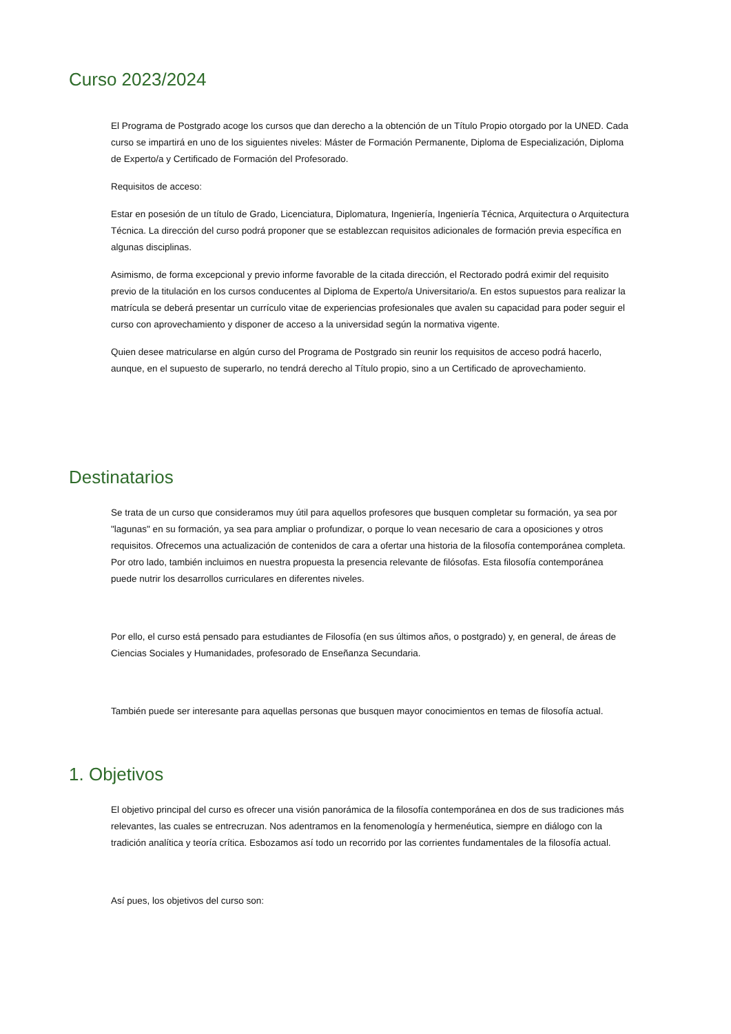Curso 2023/2024
El Programa de Postgrado acoge los cursos que dan derecho a la obtención de un Título Propio otorgado por la UNED. Cada curso se impartirá en uno de los siguientes niveles: Máster de Formación Permanente, Diploma de Especialización, Diploma de Experto/a y Certificado de Formación del Profesorado.
Requisitos de acceso:
Estar en posesión de un título de Grado, Licenciatura, Diplomatura, Ingeniería, Ingeniería Técnica, Arquitectura o Arquitectura Técnica. La dirección del curso podrá proponer que se establezcan requisitos adicionales de formación previa específica en algunas disciplinas.
Asimismo, de forma excepcional y previo informe favorable de la citada dirección, el Rectorado podrá eximir del requisito previo de la titulación en los cursos conducentes al Diploma de Experto/a Universitario/a. En estos supuestos para realizar la matrícula se deberá presentar un currículo vitae de experiencias profesionales que avalen su capacidad para poder seguir el curso con aprovechamiento y disponer de acceso a la universidad según la normativa vigente.
Quien desee matricularse en algún curso del Programa de Postgrado sin reunir los requisitos de acceso podrá hacerlo, aunque, en el supuesto de superarlo, no tendrá derecho al Título propio, sino a un Certificado de aprovechamiento.
Destinatarios
Se trata de un curso que consideramos muy útil para aquellos profesores que busquen completar su formación, ya sea por "lagunas" en su formación, ya sea para ampliar o profundizar, o porque lo vean necesario de cara a oposiciones y otros requisitos. Ofrecemos una actualización de contenidos de cara a ofertar una historia de la filosofía contemporánea completa. Por otro lado, también incluimos en nuestra propuesta la presencia relevante de filósofas. Esta filosofía contemporánea puede nutrir los desarrollos curriculares en diferentes niveles.
Por ello, el curso está pensado para estudiantes de Filosofía (en sus últimos años, o postgrado) y, en general, de áreas de Ciencias Sociales y Humanidades, profesorado de Enseñanza Secundaria.
También puede ser interesante para aquellas personas que busquen mayor conocimientos en temas de filosofía actual.
1. Objetivos
El objetivo principal del curso es ofrecer una visión panorámica de la filosofía contemporánea en dos de sus tradiciones más relevantes, las cuales se entrecruzan. Nos adentramos en la fenomenología y hermenéutica, siempre en diálogo con la tradición analítica y teoría crítica. Esbozamos así todo un recorrido por las corrientes fundamentales de la filosofía actual.
Así pues, los objetivos del curso son: